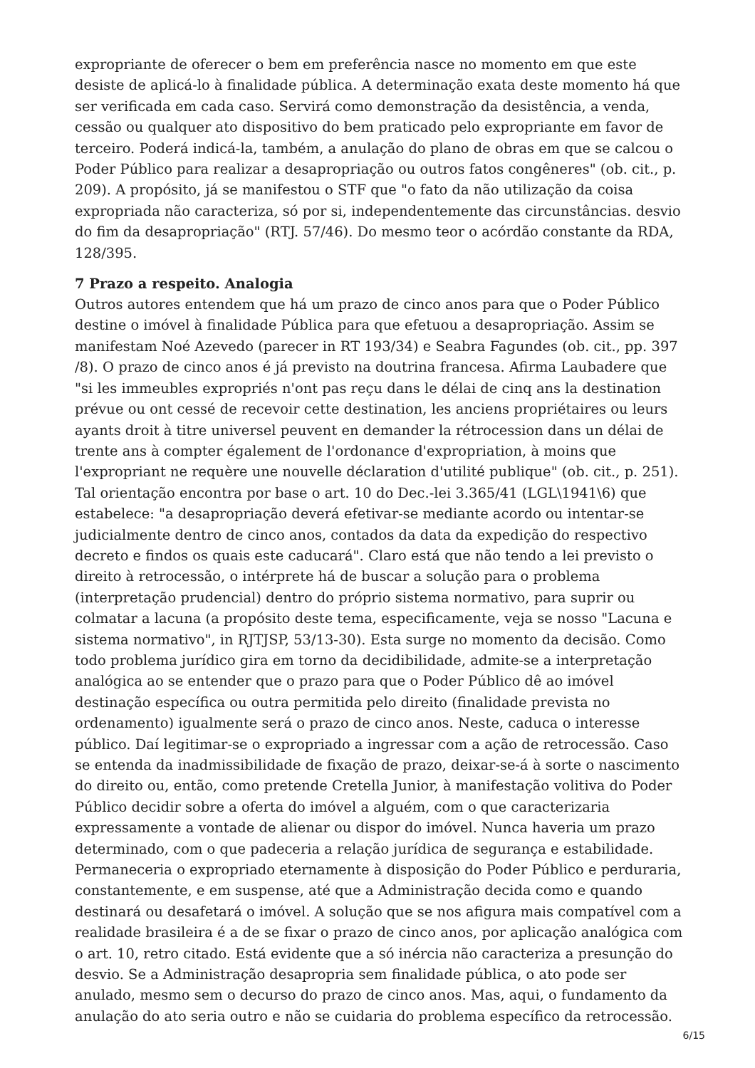expropriante de oferecer o bem em preferência nasce no momento em que este desiste de aplicá-lo à finalidade pública. A determinação exata deste momento há que ser verificada em cada caso. Servirá como demonstração da desistência, a venda, cessão ou qualquer ato dispositivo do bem praticado pelo expropriante em favor de terceiro. Poderá indicá-la, também, a anulação do plano de obras em que se calcou o Poder Público para realizar a desapropriação ou outros fatos congêneres" (ob. cit., p. 209). A propósito, já se manifestou o STF que "o fato da não utilização da coisa expropriada não caracteriza, só por si, independentemente das circunstâncias. desvio do fim da desapropriação" (RTJ. 57/46). Do mesmo teor o acórdão constante da RDA, 128/395.
7 Prazo a respeito. Analogia
Outros autores entendem que há um prazo de cinco anos para que o Poder Público destine o imóvel à finalidade Pública para que efetuou a desapropriação. Assim se manifestam Noé Azevedo (parecer in RT 193/34) e Seabra Fagundes (ob. cit., pp. 397 /8). O prazo de cinco anos é já previsto na doutrina francesa. Afirma Laubadere que "si les immeubles expropriés n'ont pas reçu dans le délai de cinq ans la destination prévue ou ont cessé de recevoir cette destination, les anciens propriétaires ou leurs ayants droit à titre universel peuvent en demander la rétrocession dans un délai de trente ans à compter également de l'ordonance d'expropriation, à moins que l'expropriant ne requère une nouvelle déclaration d'utilité publique" (ob. cit., p. 251). Tal orientação encontra por base o art. 10 do Dec.-lei 3.365/41 (LGL\1941\6) que estabelece: "a desapropriação deverá efetivar-se mediante acordo ou intentar-se judicialmente dentro de cinco anos, contados da data da expedição do respectivo decreto e findos os quais este caducará". Claro está que não tendo a lei previsto o direito à retrocessão, o intérprete há de buscar a solução para o problema (interpretação prudencial) dentro do próprio sistema normativo, para suprir ou colmatar a lacuna (a propósito deste tema, especificamente, veja se nosso "Lacuna e sistema normativo", in RJTJSP, 53/13-30). Esta surge no momento da decisão. Como todo problema jurídico gira em torno da decidibilidade, admite-se a interpretação analógica ao se entender que o prazo para que o Poder Público dê ao imóvel destinação específica ou outra permitida pelo direito (finalidade prevista no ordenamento) igualmente será o prazo de cinco anos. Neste, caduca o interesse público. Daí legitimar-se o expropriado a ingressar com a ação de retrocessão. Caso se entenda da inadmissibilidade de fixação de prazo, deixar-se-á à sorte o nascimento do direito ou, então, como pretende Cretella Junior, à manifestação volitiva do Poder Público decidir sobre a oferta do imóvel a alguém, com o que caracterizaria expressamente a vontade de alienar ou dispor do imóvel. Nunca haveria um prazo determinado, com o que padeceria a relação jurídica de segurança e estabilidade. Permaneceria o expropriado eternamente à disposição do Poder Público e perduraria, constantemente, e em suspense, até que a Administração decida como e quando destinará ou desafetará o imóvel. A solução que se nos afigura mais compatível com a realidade brasileira é a de se fixar o prazo de cinco anos, por aplicação analógica com o art. 10, retro citado. Está evidente que a só inércia não caracteriza a presunção do desvio. Se a Administração desapropria sem finalidade pública, o ato pode ser anulado, mesmo sem o decurso do prazo de cinco anos. Mas, aqui, o fundamento da anulação do ato seria outro e não se cuidaria do problema específico da retrocessão.
6/15